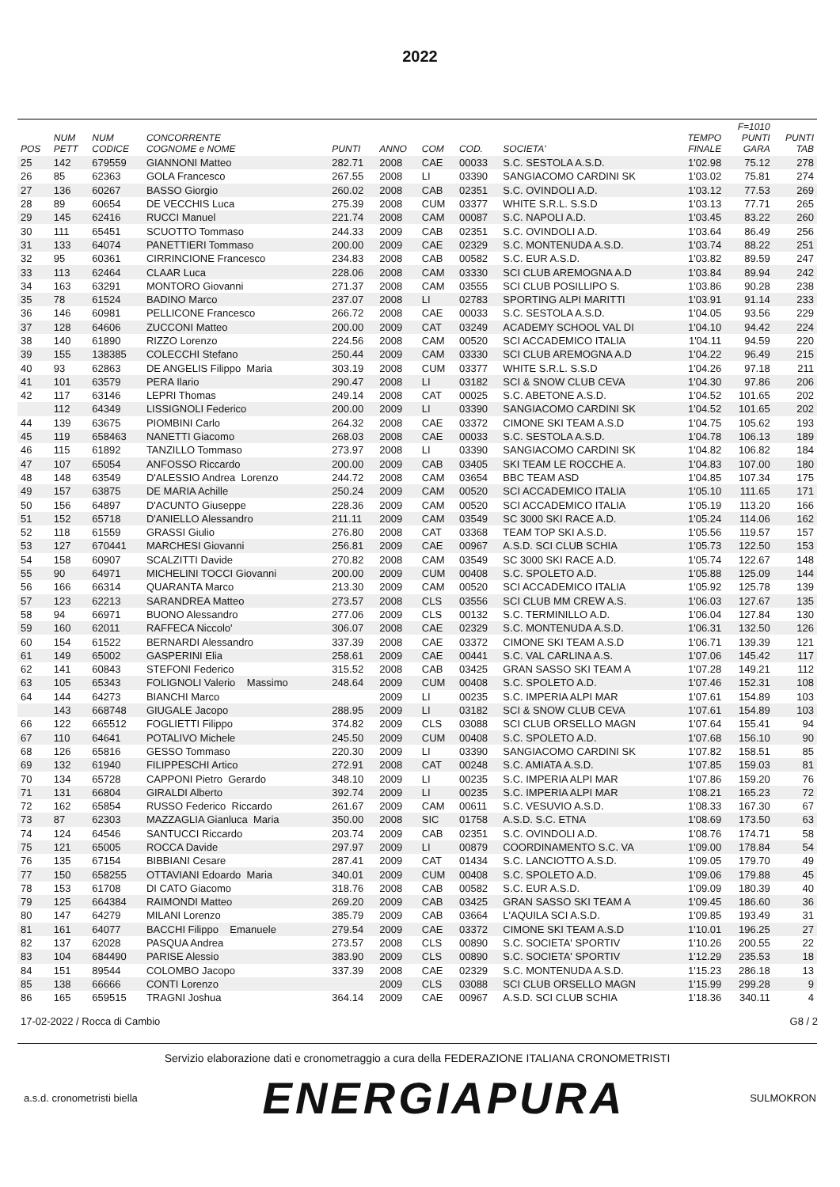2022
| POS | NUM PETT | NUM CODICE | CONCORRENTE COGNOME e NOME | PUNTI | ANNO | COM | COD. | SOCIETA' | TEMPO FINALE | F=1010 PUNTI GARA | PUNTI TAB |
| --- | --- | --- | --- | --- | --- | --- | --- | --- | --- | --- | --- |
| 25 | 142 | 679559 | GIANNONI Matteo | 282.71 | 2008 | CAE | 00033 | S.C. SESTOLA A.S.D. | 1'02.98 | 75.12 | 278 |
| 26 | 85 | 62363 | GOLA Francesco | 267.55 | 2008 | LI | 03390 | SANGIACOMO CARDINI SK | 1'03.02 | 75.81 | 274 |
| 27 | 136 | 60267 | BASSO Giorgio | 260.02 | 2008 | CAB | 02351 | S.C. OVINDOLI A.D. | 1'03.12 | 77.53 | 269 |
| 28 | 89 | 60654 | DE VECCHIS Luca | 275.39 | 2008 | CUM | 03377 | WHITE S.R.L. S.S.D | 1'03.13 | 77.71 | 265 |
| 29 | 145 | 62416 | RUCCI Manuel | 221.74 | 2008 | CAM | 00087 | S.C. NAPOLI A.D. | 1'03.45 | 83.22 | 260 |
| 30 | 111 | 65451 | SCUOTTO Tommaso | 244.33 | 2009 | CAB | 02351 | S.C. OVINDOLI A.D. | 1'03.64 | 86.49 | 256 |
| 31 | 133 | 64074 | PANETTIERI Tommaso | 200.00 | 2009 | CAE | 02329 | S.C. MONTENUDA A.S.D. | 1'03.74 | 88.22 | 251 |
| 32 | 95 | 60361 | CIRRINCIONE Francesco | 234.83 | 2008 | CAB | 00582 | S.C. EUR A.S.D. | 1'03.82 | 89.59 | 247 |
| 33 | 113 | 62464 | CLAAR Luca | 228.06 | 2008 | CAM | 03330 | SCI CLUB AREMOGNA A.D | 1'03.84 | 89.94 | 242 |
| 34 | 163 | 63291 | MONTORO Giovanni | 271.37 | 2008 | CAM | 03555 | SCI CLUB POSILLIPO S. | 1'03.86 | 90.28 | 238 |
| 35 | 78 | 61524 | BADINO Marco | 237.07 | 2008 | LI | 02783 | SPORTING ALPI MARITTI | 1'03.91 | 91.14 | 233 |
| 36 | 146 | 60981 | PELLICONE Francesco | 266.72 | 2008 | CAE | 00033 | S.C. SESTOLA A.S.D. | 1'04.05 | 93.56 | 229 |
| 37 | 128 | 64606 | ZUCCONI Matteo | 200.00 | 2009 | CAT | 03249 | ACADEMY SCHOOL VAL DI | 1'04.10 | 94.42 | 224 |
| 38 | 140 | 61890 | RIZZO Lorenzo | 224.56 | 2008 | CAM | 00520 | SCI ACCADEMICO ITALIA | 1'04.11 | 94.59 | 220 |
| 39 | 155 | 138385 | COLECCHI Stefano | 250.44 | 2009 | CAM | 03330 | SCI CLUB AREMOGNA A.D | 1'04.22 | 96.49 | 215 |
| 40 | 93 | 62863 | DE ANGELIS Filippo Maria | 303.19 | 2008 | CUM | 03377 | WHITE S.R.L. S.S.D | 1'04.26 | 97.18 | 211 |
| 41 | 101 | 63579 | PERA Ilario | 290.47 | 2008 | LI | 03182 | SCI & SNOW CLUB CEVA | 1'04.30 | 97.86 | 206 |
| 42 | 117 | 63146 | LEPRI Thomas | 249.14 | 2008 | CAT | 00025 | S.C. ABETONE A.S.D. | 1'04.52 | 101.65 | 202 |
| | 112 | 64349 | LISSIGNOLI Federico | 200.00 | 2009 | LI | 03390 | SANGIACOMO CARDINI SK | 1'04.52 | 101.65 | 202 |
| 44 | 139 | 63675 | PIOMBINI Carlo | 264.32 | 2008 | CAE | 03372 | CIMONE SKI TEAM A.S.D | 1'04.75 | 105.62 | 193 |
| 45 | 119 | 658463 | NANETTI Giacomo | 268.03 | 2008 | CAE | 00033 | S.C. SESTOLA A.S.D. | 1'04.78 | 106.13 | 189 |
| 46 | 115 | 61892 | TANZILLO Tommaso | 273.97 | 2008 | LI | 03390 | SANGIACOMO CARDINI SK | 1'04.82 | 106.82 | 184 |
| 47 | 107 | 65054 | ANFOSSO Riccardo | 200.00 | 2009 | CAB | 03405 | SKI TEAM LE ROCCHE A. | 1'04.83 | 107.00 | 180 |
| 48 | 148 | 63549 | D'ALESSIO Andrea Lorenzo | 244.72 | 2008 | CAM | 03654 | BBC TEAM ASD | 1'04.85 | 107.34 | 175 |
| 49 | 157 | 63875 | DE MARIA Achille | 250.24 | 2009 | CAM | 00520 | SCI ACCADEMICO ITALIA | 1'05.10 | 111.65 | 171 |
| 50 | 156 | 64897 | D'ACUNTO Giuseppe | 228.36 | 2009 | CAM | 00520 | SCI ACCADEMICO ITALIA | 1'05.19 | 113.20 | 166 |
| 51 | 152 | 65718 | D'ANIELLO Alessandro | 211.11 | 2009 | CAM | 03549 | SC 3000 SKI RACE A.D. | 1'05.24 | 114.06 | 162 |
| 52 | 118 | 61559 | GRASSI Giulio | 276.80 | 2008 | CAT | 03368 | TEAM TOP SKI A.S.D. | 1'05.56 | 119.57 | 157 |
| 53 | 127 | 670441 | MARCHESI Giovanni | 256.81 | 2009 | CAE | 00967 | A.S.D. SCI CLUB SCHIA | 1'05.73 | 122.50 | 153 |
| 54 | 158 | 60907 | SCALZITTI Davide | 270.82 | 2008 | CAM | 03549 | SC 3000 SKI RACE A.D. | 1'05.74 | 122.67 | 148 |
| 55 | 90 | 64971 | MICHELINI TOCCI Giovanni | 200.00 | 2009 | CUM | 00408 | S.C. SPOLETO A.D. | 1'05.88 | 125.09 | 144 |
| 56 | 166 | 66314 | QUARANTA Marco | 213.30 | 2009 | CAM | 00520 | SCI ACCADEMICO ITALIA | 1'05.92 | 125.78 | 139 |
| 57 | 123 | 62213 | SARANDREA Matteo | 273.57 | 2008 | CLS | 03556 | SCI CLUB MM CREW A.S. | 1'06.03 | 127.67 | 135 |
| 58 | 94 | 66971 | BUONO Alessandro | 277.06 | 2009 | CLS | 00132 | S.C. TERMINILLO A.D. | 1'06.04 | 127.84 | 130 |
| 59 | 160 | 62011 | RAFFECA Niccolo' | 306.07 | 2008 | CAE | 02329 | S.C. MONTENUDA A.S.D. | 1'06.31 | 132.50 | 126 |
| 60 | 154 | 61522 | BERNARDI Alessandro | 337.39 | 2008 | CAE | 03372 | CIMONE SKI TEAM A.S.D | 1'06.71 | 139.39 | 121 |
| 61 | 149 | 65002 | GASPERINI Elia | 258.61 | 2009 | CAE | 00441 | S.C. VAL CARLINA A.S. | 1'07.06 | 145.42 | 117 |
| 62 | 141 | 60843 | STEFONI Federico | 315.52 | 2008 | CAB | 03425 | GRAN SASSO SKI TEAM A | 1'07.28 | 149.21 | 112 |
| 63 | 105 | 65343 | FOLIGNOLI Valerio Massimo | 248.64 | 2009 | CUM | 00408 | S.C. SPOLETO A.D. | 1'07.46 | 152.31 | 108 |
| 64 | 144 | 64273 | BIANCHI Marco | | 2009 | LI | 00235 | S.C. IMPERIA ALPI MAR | 1'07.61 | 154.89 | 103 |
| | 143 | 668748 | GIUGALE Jacopo | 288.95 | 2009 | LI | 03182 | SCI & SNOW CLUB CEVA | 1'07.61 | 154.89 | 103 |
| 66 | 122 | 665512 | FOGLIETTI Filippo | 374.82 | 2009 | CLS | 03088 | SCI CLUB ORSELLO MAGN | 1'07.64 | 155.41 | 94 |
| 67 | 110 | 64641 | POTALIVO Michele | 245.50 | 2009 | CUM | 00408 | S.C. SPOLETO A.D. | 1'07.68 | 156.10 | 90 |
| 68 | 126 | 65816 | GESSO Tommaso | 220.30 | 2009 | LI | 03390 | SANGIACOMO CARDINI SK | 1'07.82 | 158.51 | 85 |
| 69 | 132 | 61940 | FILIPPESCHI Artico | 272.91 | 2008 | CAT | 00248 | S.C. AMIATA A.S.D. | 1'07.85 | 159.03 | 81 |
| 70 | 134 | 65728 | CAPPONI Pietro Gerardo | 348.10 | 2009 | LI | 00235 | S.C. IMPERIA ALPI MAR | 1'07.86 | 159.20 | 76 |
| 71 | 131 | 66804 | GIRALDI Alberto | 392.74 | 2009 | LI | 00235 | S.C. IMPERIA ALPI MAR | 1'08.21 | 165.23 | 72 |
| 72 | 162 | 65854 | RUSSO Federico Riccardo | 261.67 | 2009 | CAM | 00611 | S.C. VESUVIO A.S.D. | 1'08.33 | 167.30 | 67 |
| 73 | 87 | 62303 | MAZZAGLIA Gianluca Maria | 350.00 | 2008 | SIC | 01758 | A.S.D. S.C. ETNA | 1'08.69 | 173.50 | 63 |
| 74 | 124 | 64546 | SANTUCCI Riccardo | 203.74 | 2009 | CAB | 02351 | S.C. OVINDOLI A.D. | 1'08.76 | 174.71 | 58 |
| 75 | 121 | 65005 | ROCCA Davide | 297.97 | 2009 | LI | 00879 | COORDINAMENTO S.C. VA | 1'09.00 | 178.84 | 54 |
| 76 | 135 | 67154 | BIBBIANI Cesare | 287.41 | 2009 | CAT | 01434 | S.C. LANCIOTTO A.S.D. | 1'09.05 | 179.70 | 49 |
| 77 | 150 | 658255 | OTTAVIANI Edoardo Maria | 340.01 | 2009 | CUM | 00408 | S.C. SPOLETO A.D. | 1'09.06 | 179.88 | 45 |
| 78 | 153 | 61708 | DI CATO Giacomo | 318.76 | 2008 | CAB | 00582 | S.C. EUR A.S.D. | 1'09.09 | 180.39 | 40 |
| 79 | 125 | 664384 | RAIMONDI Matteo | 269.20 | 2009 | CAB | 03425 | GRAN SASSO SKI TEAM A | 1'09.45 | 186.60 | 36 |
| 80 | 147 | 64279 | MILANI Lorenzo | 385.79 | 2009 | CAB | 03664 | L'AQUILA SCI A.S.D. | 1'09.85 | 193.49 | 31 |
| 81 | 161 | 64077 | BACCHI Filippo Emanuele | 279.54 | 2009 | CAE | 03372 | CIMONE SKI TEAM A.S.D | 1'10.01 | 196.25 | 27 |
| 82 | 137 | 62028 | PASQUA Andrea | 273.57 | 2008 | CLS | 00890 | S.C. SOCIETA' SPORTIV | 1'10.26 | 200.55 | 22 |
| 83 | 104 | 684490 | PARISE Alessio | 383.90 | 2009 | CLS | 00890 | S.C. SOCIETA' SPORTIV | 1'12.29 | 235.53 | 18 |
| 84 | 151 | 89544 | COLOMBO Jacopo | 337.39 | 2008 | CAE | 02329 | S.C. MONTENUDA A.S.D. | 1'15.23 | 286.18 | 13 |
| 85 | 138 | 66666 | CONTI Lorenzo | | 2009 | CLS | 03088 | SCI CLUB ORSELLO MAGN | 1'15.99 | 299.28 | 9 |
| 86 | 165 | 659515 | TRAGNI Joshua | 364.14 | 2009 | CAE | 00967 | A.S.D. SCI CLUB SCHIA | 1'18.36 | 340.11 | 4 |
17-02-2022 / Rocca di Cambio G8 / 2
Servizio elaborazione dati e cronometraggio a cura della FEDERAZIONE ITALIANA CRONOMETRISTI
a.s.d. cronometristi biella ENERGIAPURA SULMOKRON